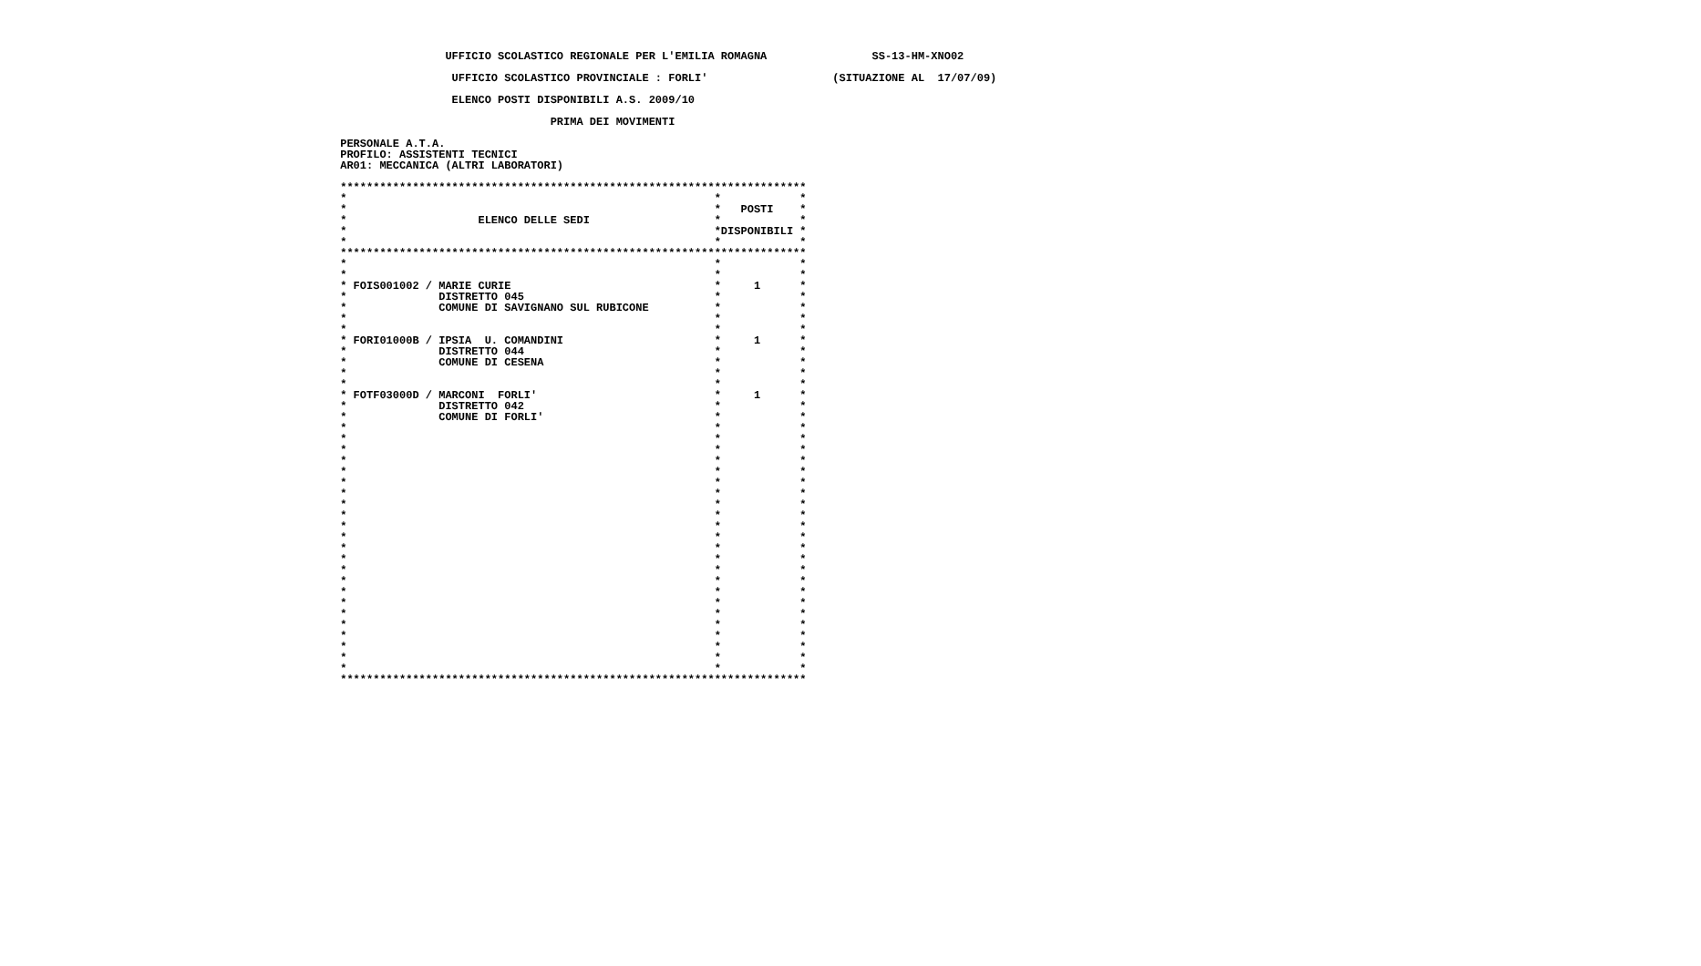UFFICIO SCOLASTICO REGIONALE PER L'EMILIA ROMAGNA                SS-13-HM-XNO02

                  UFFICIO SCOLASTICO PROVINCIALE : FORLI'                   (SITUAZIONE AL  17/07/09)

                  ELENCO POSTI DISPONIBILI A.S. 2009/10

                                 PRIMA DEI MOVIMENTI

 PERSONALE A.T.A.
 PROFILO: ASSISTENTI TECNICI
 AR01: MECCANICA (ALTRI LABORATORI)

 ***********************************************************************
 *                                                        *            *
 *                                                        *   POSTI    *
 *                    ELENCO DELLE SEDI                   *            *
 *                                                        *DISPONIBILI *
 *                                                        *            *
 ***********************************************************************
 *                                                        *            *
 *                                                        *            *
 * FOIS001002 / MARIE CURIE                               *     1      *
 *              DISTRETTO 045                             *            *
 *              COMUNE DI SAVIGNANO SUL RUBICONE          *            *
 *                                                        *            *
 *                                                        *            *
 * FORI01000B / IPSIA  U. COMANDINI                       *     1      *
 *              DISTRETTO 044                             *            *
 *              COMUNE DI CESENA                          *            *
 *                                                        *            *
 *                                                        *            *
 * FOTF03000D / MARCONI  FORLI'                           *     1      *
 *              DISTRETTO 042                             *            *
 *              COMUNE DI FORLI'                          *            *
 *                                                        *            *
 *                                                        *            *
 *                                                        *            *
 *                                                        *            *
 *                                                        *            *
 *                                                        *            *
 *                                                        *            *
 *                                                        *            *
 *                                                        *            *
 *                                                        *            *
 *                                                        *            *
 *                                                        *            *
 *                                                        *            *
 *                                                        *            *
 *                                                        *            *
 *                                                        *            *
 *                                                        *            *
 *                                                        *            *
 *                                                        *            *
 *                                                        *            *
 *                                                        *            *
 *                                                        *            *
 *                                                        *            *
 ***********************************************************************